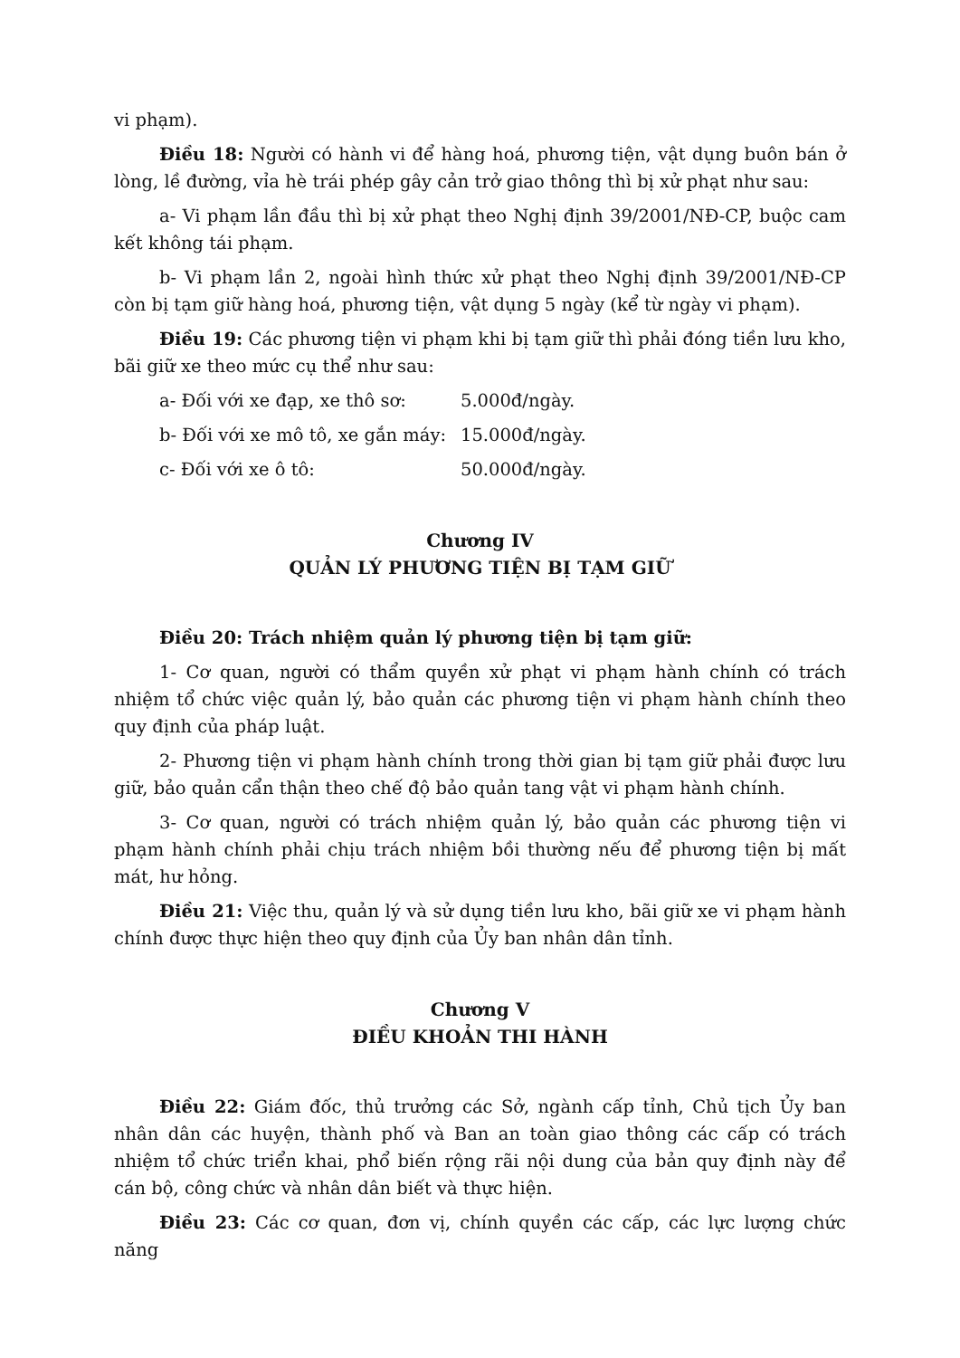vi phạm).
Điều 18: Người có hành vi để hàng hoá, phương tiện, vật dụng buôn bán ở lòng, lề đường, vỉa hè trái phép gây cản trở giao thông thì bị xử phạt như sau:
a- Vi phạm lần đầu thì bị xử phạt theo Nghị định 39/2001/NĐ-CP, buộc cam kết không tái phạm.
b- Vi phạm lần 2, ngoài hình thức xử phạt theo Nghị định 39/2001/NĐ-CP còn bị tạm giữ hàng hoá, phương tiện, vật dụng 5 ngày (kể từ ngày vi phạm).
Điều 19: Các phương tiện vi phạm khi bị tạm giữ thì phải đóng tiền lưu kho, bãi giữ xe theo mức cụ thể như sau:
a- Đối với xe đạp, xe thô sơ: 5.000đ/ngày.
b- Đối với xe mô tô, xe gắn máy: 15.000đ/ngày.
c- Đối với xe ô tô: 50.000đ/ngày.
Chương IV
QUẢN LÝ PHƯƠNG TIỆN BỊ TẠM GIỮ
Điều 20: Trách nhiệm quản lý phương tiện bị tạm giữ:
1- Cơ quan, người có thẩm quyền xử phạt vi phạm hành chính có trách nhiệm tổ chức việc quản lý, bảo quản các phương tiện vi phạm hành chính theo quy định của pháp luật.
2- Phương tiện vi phạm hành chính trong thời gian bị tạm giữ phải được lưu giữ, bảo quản cẩn thận theo chế độ bảo quản tang vật vi phạm hành chính.
3- Cơ quan, người có trách nhiệm quản lý, bảo quản các phương tiện vi phạm hành chính phải chịu trách nhiệm bồi thường nếu để phương tiện bị mất mát, hư hỏng.
Điều 21: Việc thu, quản lý và sử dụng tiền lưu kho, bãi giữ xe vi phạm hành chính được thực hiện theo quy định của Ủy ban nhân dân tỉnh.
Chương V
ĐIỀU KHOẢN THI HÀNH
Điều 22: Giám đốc, thủ trưởng các Sở, ngành cấp tỉnh, Chủ tịch Ủy ban nhân dân các huyện, thành phố và Ban an toàn giao thông các cấp có trách nhiệm tổ chức triển khai, phổ biến rộng rãi nội dung của bản quy định này để cán bộ, công chức và nhân dân biết và thực hiện.
Điều 23: Các cơ quan, đơn vị, chính quyền các cấp, các lực lượng chức năng